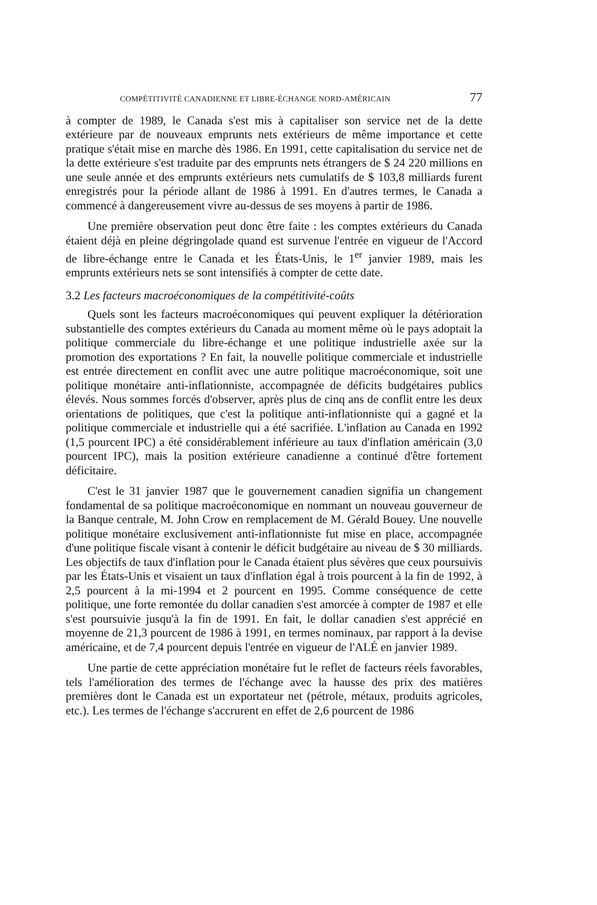COMPÉTITIVITÉ CANADIENNE ET LIBRE-ÉCHANGE NORD-AMÉRICAIN 77
à compter de 1989, le Canada s'est mis à capitaliser son service net de la dette extérieure par de nouveaux emprunts nets extérieurs de même importance et cette pratique s'était mise en marche dès 1986. En 1991, cette capitalisation du service net de la dette extérieure s'est traduite par des emprunts nets étrangers de $ 24 220 millions en une seule année et des emprunts extérieurs nets cumulatifs de $ 103,8 milliards furent enregistrés pour la période allant de 1986 à 1991. En d'autres termes, le Canada a commencé à dangereusement vivre au-dessus de ses moyens à partir de 1986.
Une première observation peut donc être faite : les comptes extérieurs du Canada étaient déjà en pleine dégringolade quand est survenue l'entrée en vigueur de l'Accord de libre-échange entre le Canada et les États-Unis, le 1<sup>er</sup> janvier 1989, mais les emprunts extérieurs nets se sont intensifiés à compter de cette date.
3.2 Les facteurs macroéconomiques de la compétitivité-coûts
Quels sont les facteurs macroéconomiques qui peuvent expliquer la détérioration substantielle des comptes extérieurs du Canada au moment même où le pays adoptait la politique commerciale du libre-échange et une politique industrielle axée sur la promotion des exportations ? En fait, la nouvelle politique commerciale et industrielle est entrée directement en conflit avec une autre politique macroéconomique, soit une politique monétaire anti-inflationniste, accompagnée de déficits budgétaires publics élevés. Nous sommes forcés d'observer, après plus de cinq ans de conflit entre les deux orientations de politiques, que c'est la politique anti-inflationniste qui a gagné et la politique commerciale et industrielle qui a été sacrifiée. L'inflation au Canada en 1992 (1,5 pourcent IPC) a été considérablement inférieure au taux d'inflation américain (3,0 pourcent IPC), mais la position extérieure canadienne a continué d'être fortement déficitaire.
C'est le 31 janvier 1987 que le gouvernement canadien signifia un changement fondamental de sa politique macroéconomique en nommant un nouveau gouverneur de la Banque centrale, M. John Crow en remplacement de M. Gérald Bouey. Une nouvelle politique monétaire exclusivement anti-inflationniste fut mise en place, accompagnée d'une politique fiscale visant à contenir le déficit budgétaire au niveau de $ 30 milliards. Les objectifs de taux d'inflation pour le Canada étaient plus sévères que ceux poursuivis par les États-Unis et visaient un taux d'inflation égal à trois pourcent à la fin de 1992, à 2,5 pourcent à la mi-1994 et 2 pourcent en 1995. Comme conséquence de cette politique, une forte remontée du dollar canadien s'est amorcée à compter de 1987 et elle s'est poursuivie jusqu'à la fin de 1991. En fait, le dollar canadien s'est apprécié en moyenne de 21,3 pourcent de 1986 à 1991, en termes nominaux, par rapport à la devise américaine, et de 7,4 pourcent depuis l'entrée en vigueur de l'ALÉ en janvier 1989.
Une partie de cette appréciation monétaire fut le reflet de facteurs réels favorables, tels l'amélioration des termes de l'échange avec la hausse des prix des matières premières dont le Canada est un exportateur net (pétrole, métaux, produits agricoles, etc.). Les termes de l'échange s'accrurent en effet de 2,6 pourcent de 1986